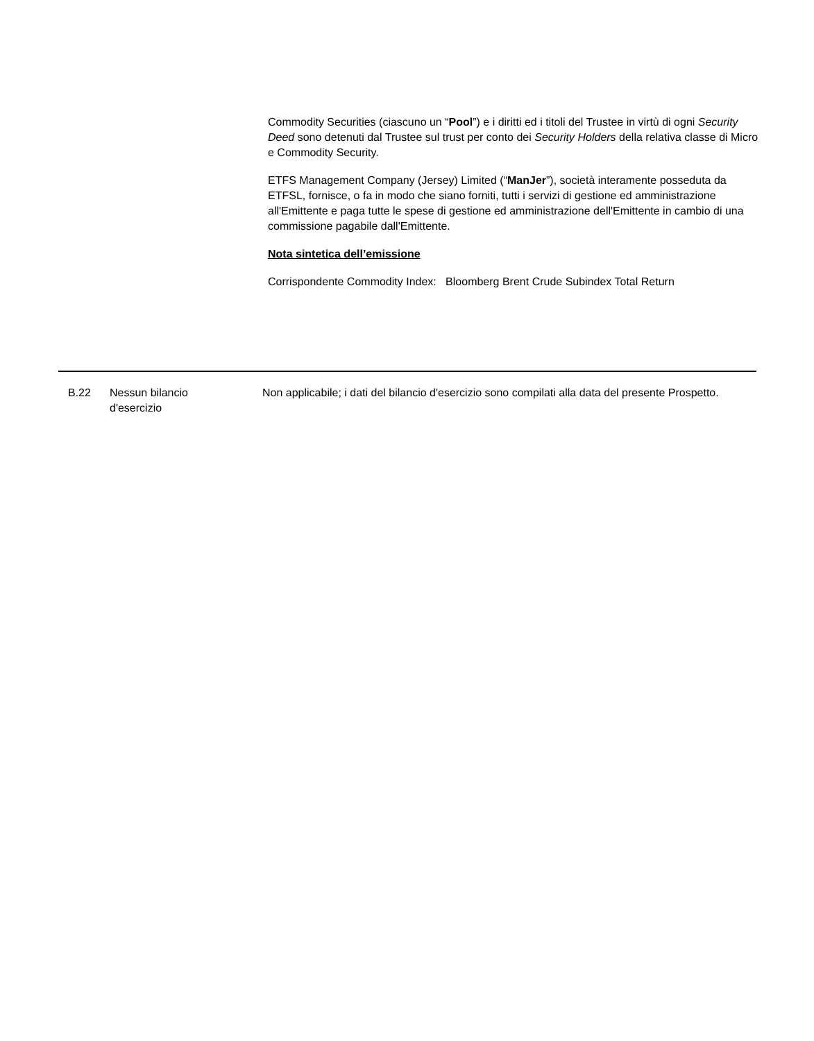Commodity Securities (ciascuno un “Pool”) e i diritti ed i titoli del Trustee in virtù di ogni Security Deed sono detenuti dal Trustee sul trust per conto dei Security Holders della relativa classe di Micro e Commodity Security.
ETFS Management Company (Jersey) Limited (“ManJer”), società interamente posseduta da ETFSL, fornisce, o fa in modo che siano forniti, tutti i servizi di gestione ed amministrazione all'Emittente e paga tutte le spese di gestione ed amministrazione dell'Emittente in cambio di una commissione pagabile dall'Emittente.
Nota sintetica dell’emissione
Corrispondente Commodity Index: Bloomberg Brent Crude Subindex Total Return
B.22 Nessun bilancio
d'esercizio
Non applicabile; i dati del bilancio d'esercizio sono compilati alla data del presente Prospetto.